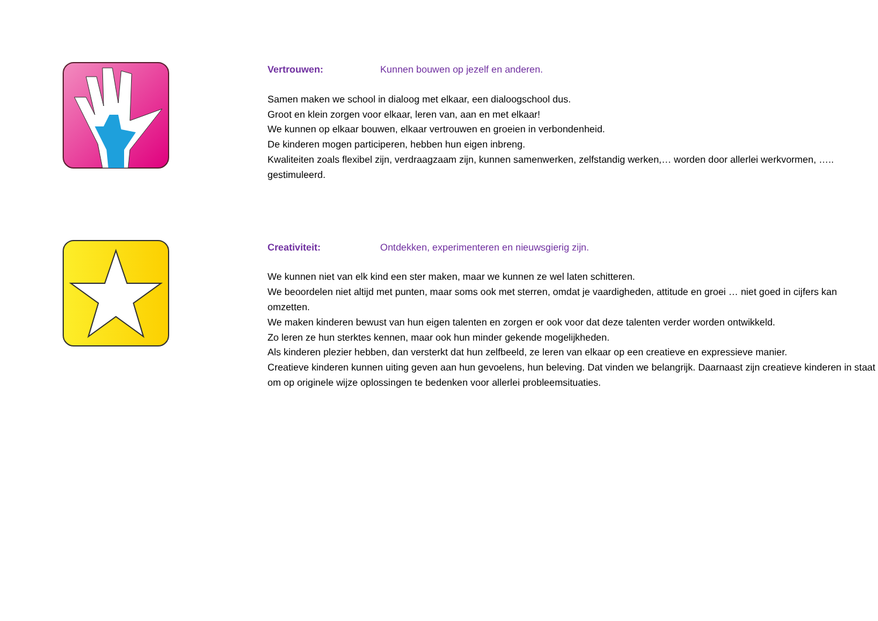Vertrouwen: Kunnen bouwen op jezelf en anderen.
Samen maken we school in dialoog met elkaar, een dialoogschool dus.
Groot en klein zorgen voor elkaar, leren van, aan en met elkaar!
We kunnen op elkaar bouwen, elkaar vertrouwen en groeien in verbondenheid.
De kinderen mogen participeren, hebben hun eigen inbreng.
Kwaliteiten zoals flexibel zijn, verdraagzaam zijn, kunnen samenwerken, zelfstandig werken,… worden door allerlei werkvormen, ….. gestimuleerd.
Creativiteit: Ontdekken, experimenteren en nieuwsgierig zijn.
We kunnen niet van elk kind een ster maken, maar we kunnen ze wel laten schitteren.
We beoordelen niet altijd met punten, maar soms ook met sterren, omdat je vaardigheden, attitude en groei … niet goed in cijfers kan omzetten.
We maken kinderen bewust van hun eigen talenten en zorgen er ook voor dat deze talenten verder worden ontwikkeld.
Zo leren ze hun sterktes kennen, maar ook hun minder gekende mogelijkheden.
Als kinderen plezier hebben, dan versterkt dat hun zelfbeeld, ze leren van elkaar op een creatieve en expressieve manier.
Creatieve kinderen kunnen uiting geven aan hun gevoelens, hun beleving. Dat vinden we belangrijk. Daarnaast zijn creatieve kinderen in staat om op originele wijze oplossingen te bedenken voor allerlei probleemsituaties.